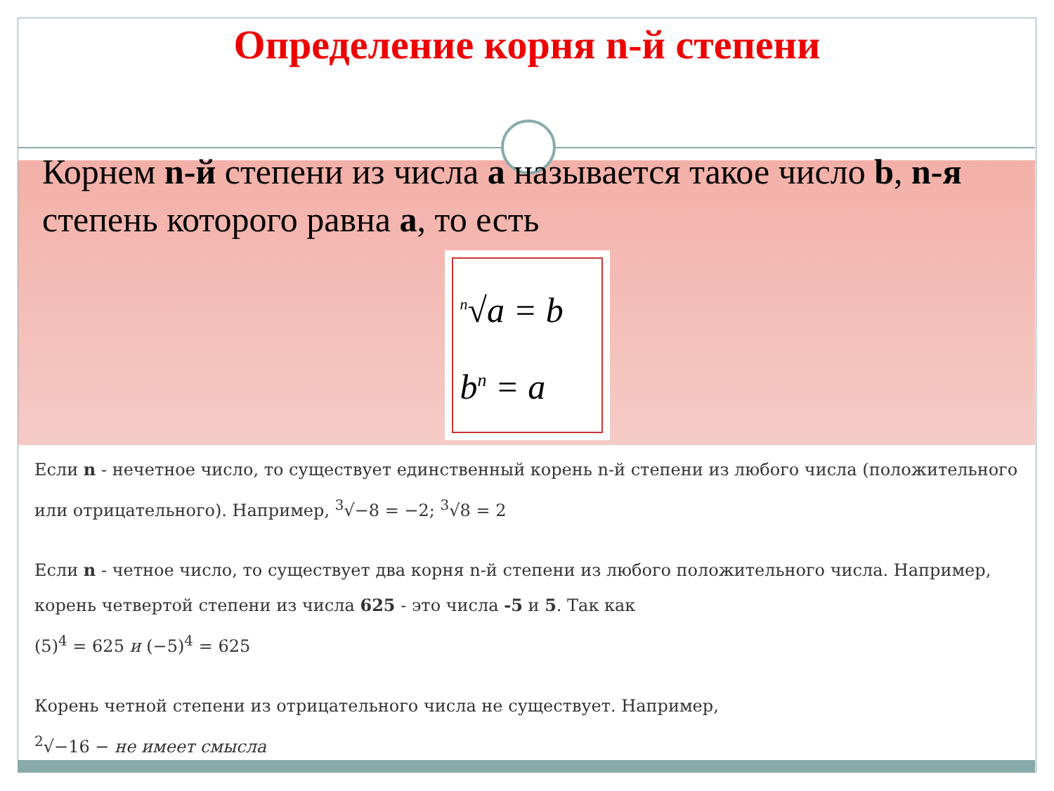Определение корня n-й степени
Корнем n-й степени из числа a называется такое число b, n-я степень которого равна a, то есть
<sup>n</sup>√a = b
b<sup>n</sup> = a
Если n - нечетное число, то существует единственный корень n-й степени из любого числа (положительного или отрицательного). Например, <sup>3</sup>√−8 = −2; <sup>3</sup>√8 = 2
Если n - четное число, то существует два корня n-й степени из любого положительного числа. Например, корень четвертой степени из числа 625 - это числа -5 и 5. Так как
(5)<sup>4</sup> = 625 и (−5)<sup>4</sup> = 625
Корень четной степени из отрицательного числа не существует. Например,
<sup>2</sup>√−16 − не имеет смысла